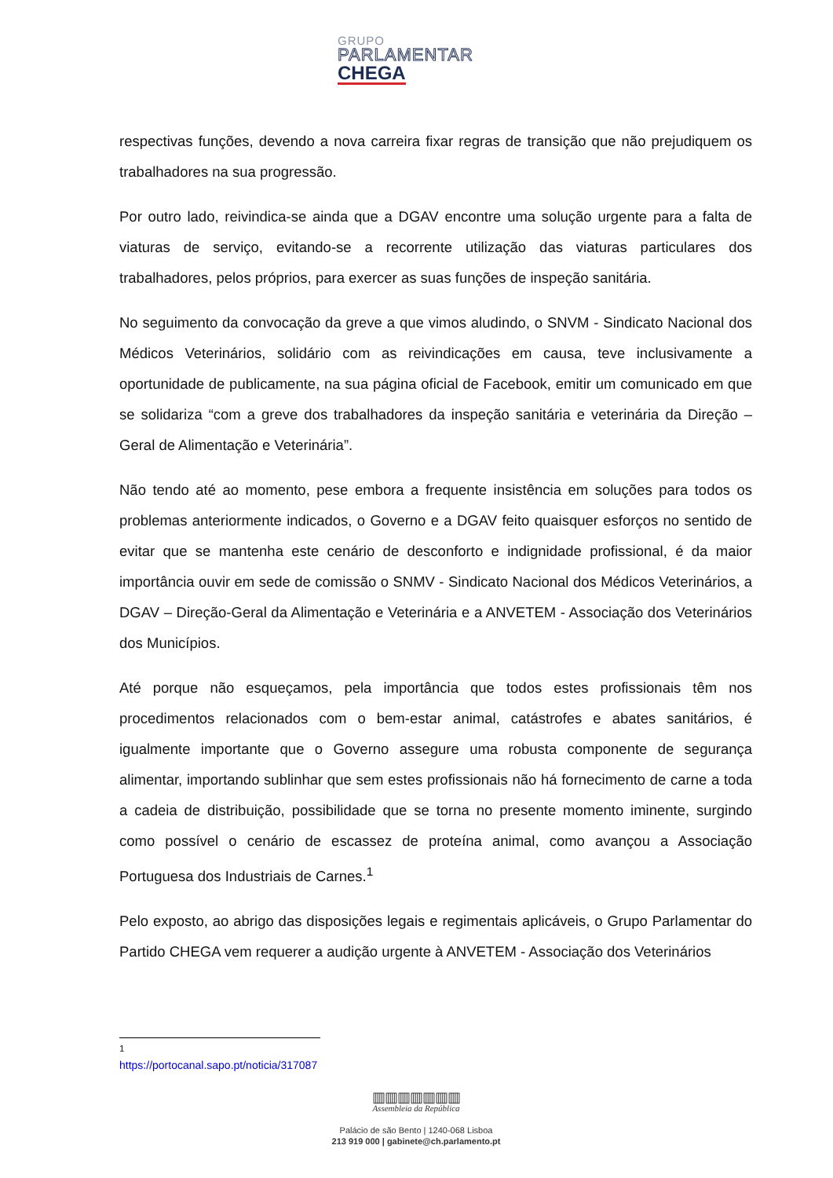GRUPO
PARLAMENTAR
CHEGA
respectivas funções, devendo a nova carreira fixar regras de transição que não prejudiquem os trabalhadores na sua progressão.
Por outro lado, reivindica-se ainda que a DGAV encontre uma solução urgente para a falta de viaturas de serviço, evitando-se a recorrente utilização das viaturas particulares dos trabalhadores, pelos próprios, para exercer as suas funções de inspeção sanitária.
No seguimento da convocação da greve a que vimos aludindo, o SNVM - Sindicato Nacional dos Médicos Veterinários, solidário com as reivindicações em causa, teve inclusivamente a oportunidade de publicamente, na sua página oficial de Facebook, emitir um comunicado em que se solidariza “com a greve dos trabalhadores da inspeção sanitária e veterinária da Direção – Geral de Alimentação e Veterinária”.
Não tendo até ao momento, pese embora a frequente insistência em soluções para todos os problemas anteriormente indicados, o Governo e a DGAV feito quaisquer esforços no sentido de evitar que se mantenha este cenário de desconforto e indignidade profissional, é da maior importância ouvir em sede de comissão o SNMV - Sindicato Nacional dos Médicos Veterinários, a DGAV – Direção-Geral da Alimentação e Veterinária e a ANVETEM - Associação dos Veterinários dos Municípios.
Até porque não esqueçamos, pela importância que todos estes profissionais têm nos procedimentos relacionados com o bem-estar animal, catástrofes e abates sanitários, é igualmente importante que o Governo assegure uma robusta componente de segurança alimentar, importando sublinhar que sem estes profissionais não há fornecimento de carne a toda a cadeia de distribuição, possibilidade que se torna no presente momento iminente, surgindo como possível o cenário de escassez de proteína animal, como avançou a Associação Portuguesa dos Industriais de Carnes.<sup>1</sup>
Pelo exposto, ao abrigo das disposições legais e regimentais aplicáveis, o Grupo Parlamentar do Partido CHEGA vem requerer a audição urgente à ANVETEM - Associação dos Veterinários
<sup>1</sup> https://portocanal.sapo.pt/noticia/317087
▥▥▥▥▥▥▥
Assembleia da República
Palácio de são Bento | 1240-068 Lisboa
213 919 000 | gabinete@ch.parlamento.pt